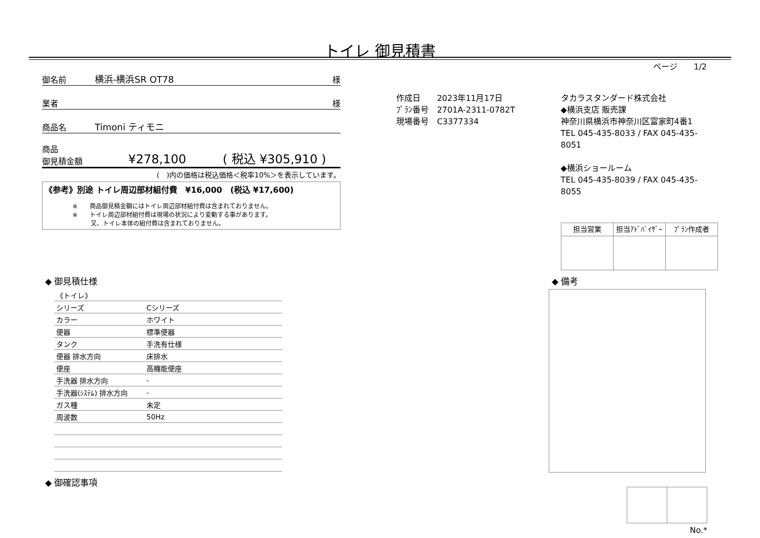トイレ 御見積書
ページ　　1/2
御名前 横浜-横浜SR OT78 様
業者 様
商品名 Timoni ティモニ
商品
御見積金額 ¥278,100　　　( 税込 ¥305,910 )
(　)内の価格は税込価格＜税率10%＞を表示しています。
《参考》別途 トイレ周辺部材組付費　¥16,000　(税込 ¥17,600)
※　　商品御見積金額にはトイレ周辺部材組付費は含まれておりません。
※　　トイレ周辺部材組付費は現場の状況により変動する事があります。
　　　又、トイレ本体の組付費は含まれておりません。
作成日　　2023年11月17日
ﾌﾟﾗﾝ番号　2701A-2311-0782T
現場番号　C3377334
タカラスタンダード株式会社
◆横浜支店 販売課
神奈川県横浜市神奈川区富家町4番1
TEL 045-435-8033 / FAX 045-435-8051
◆横浜ショールーム
TEL 045-435-8039 / FAX 045-435-8055
| 担当営業 | 担当ｱﾄﾞﾊﾞｲｻﾞｰ | ﾌﾟﾗﾝ作成者 |
| --- | --- | --- |
◆ 御見積仕様
| 《トイレ》 | |
| シリーズ | Cシリーズ |
| カラー | ホワイト |
| 便器 | 標準便器 |
| タンク | 手洗有仕様 |
| 便器 排水方向 | 床排水 |
| 便座 | 高機能便座 |
| 手洗器 排水方向 | - |
| 手洗器(ｼｽﾃﾑ) 排水方向 | - |
| ガス種 | 未定 |
| 周波数 | 50Hz |
◆ 御確認事項
◆ 備考
No.*